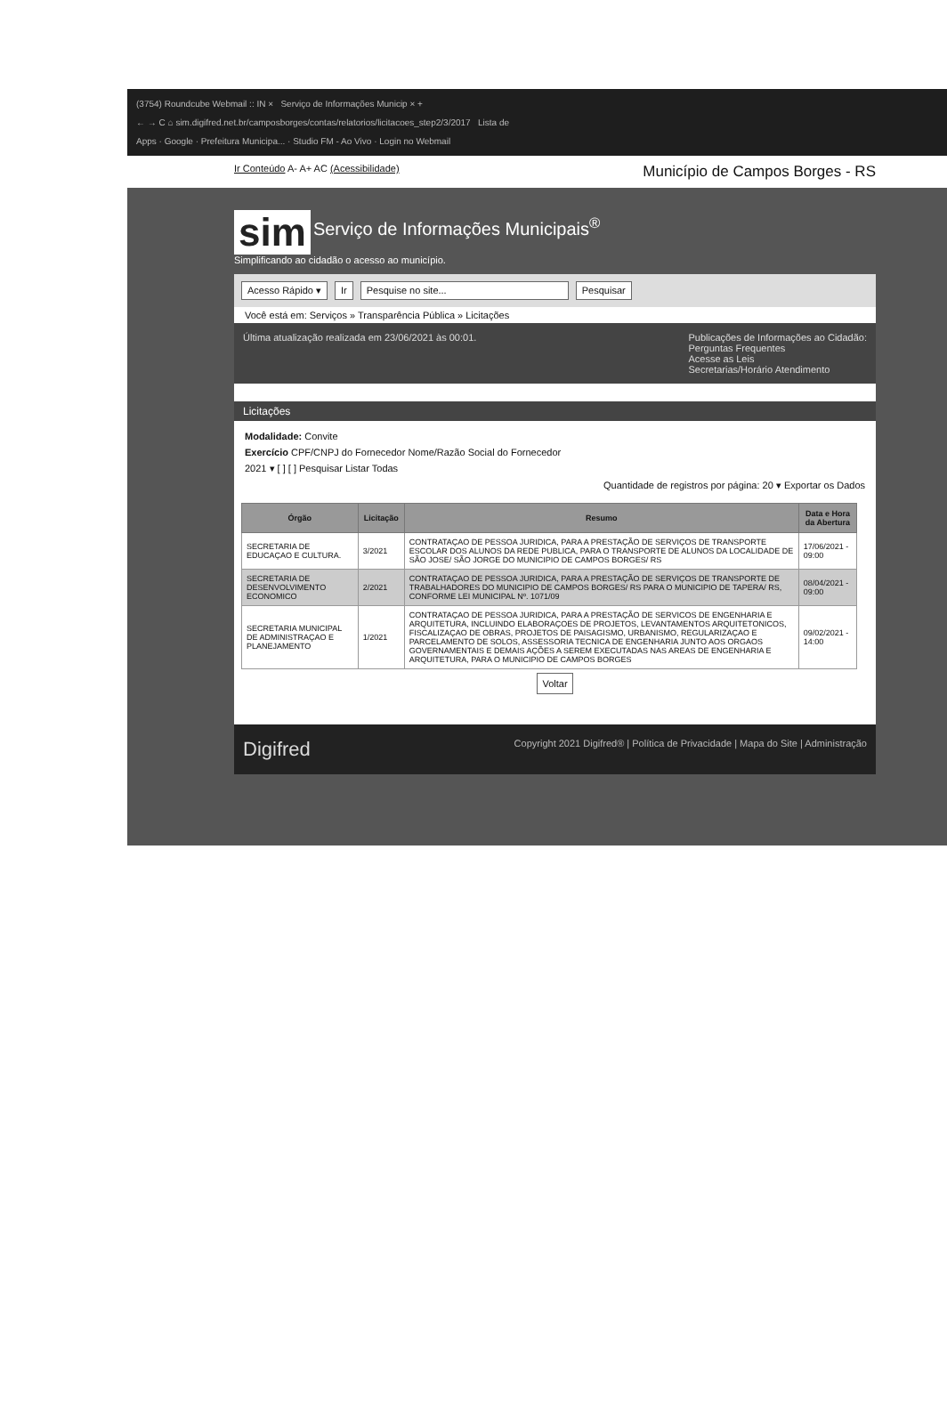(3754) Roundcube Webmail :: IN × Serviço de Informações Municip × +
← → C ⌂ sim.digifred.net.br/camposborges/contas/relatorios/licitacoes_step2/3/2017 Lista de
Apps · Google · Prefeitura Municipa... · Studio FM - Ao Vivo · Login no Webmail
Ir Conteúdo A- A+ AC (Acessibilidade) Município de Campos Borges - RS
sim Serviço de Informações Municipais<sup>®</sup>
Simplificando ao cidadão o acesso ao município.
Acesso Rápido ▾ Ir Pesquise no site... Pesquisar
Você está em: Serviços » Transparência Pública » Licitações
Última atualização realizada em 23/06/2021 às 00:01. Publicações de Informações ao Cidadão:
Perguntas Frequentes
Acesse as Leis
Secretarias/Horário Atendimento
Licitações
Modalidade: Convite
Exercício CPF/CNPJ do Fornecedor Nome/Razão Social do Fornecedor
2021 ▾ [ ] [ ] Pesquisar Listar Todas
Quantidade de registros por página: 20 ▾ Exportar os Dados
| Órgão | Licitação | Resumo | Data e Hora da Abertura |
| --- | --- | --- | --- |
| SECRETARIA DE EDUCAÇAO E CULTURA. | 3/2021 | CONTRATAÇAO DE PESSOA JURIDICA, PARA A PRESTAÇÃO DE SERVIÇOS DE TRANSPORTE ESCOLAR DOS ALUNOS DA REDE PUBLICA, PARA O TRANSPORTE DE ALUNOS DA LOCALIDADE DE SÃO JOSE/ SÃO JORGE DO MUNICIPIO DE CAMPOS BORGES/ RS | 17/06/2021 - 09:00 |
| SECRETARIA DE DESENVOLVIMENTO ECONOMICO | 2/2021 | CONTRATAÇAO DE PESSOA JURIDICA, PARA A PRESTAÇÃO DE SERVIÇOS DE TRANSPORTE DE TRABALHADORES DO MUNICIPIO DE CAMPOS BORGES/ RS PARA O MUNICIPIO DE TAPERA/ RS, CONFORME LEI MUNICIPAL Nº. 1071/09 | 08/04/2021 - 09:00 |
| SECRETARIA MUNICIPAL DE ADMINISTRAÇAO E PLANEJAMENTO | 1/2021 | CONTRATAÇAO DE PESSOA JURIDICA, PARA A PRESTAÇÃO DE SERVICOS DE ENGENHARIA E ARQUITETURA, INCLUINDO ELABORAÇOES DE PROJETOS, LEVANTAMENTOS ARQUITETONICOS, FISCALIZAÇAO DE OBRAS, PROJETOS DE PAISAGISMO, URBANISMO, REGULARIZAÇAO E PARCELAMENTO DE SOLOS, ASSESSORIA TECNICA DE ENGENHARIA JUNTO AOS ORGAOS GOVERNAMENTAIS E DEMAIS AÇÕES A SEREM EXECUTADAS NAS AREAS DE ENGENHARIA E ARQUITETURA, PARA O MUNICIPIO DE CAMPOS BORGES | 09/02/2021 - 14:00 |
Voltar
Digifred Copyright 2021 Digifred® | Política de Privacidade | Mapa do Site | Administração